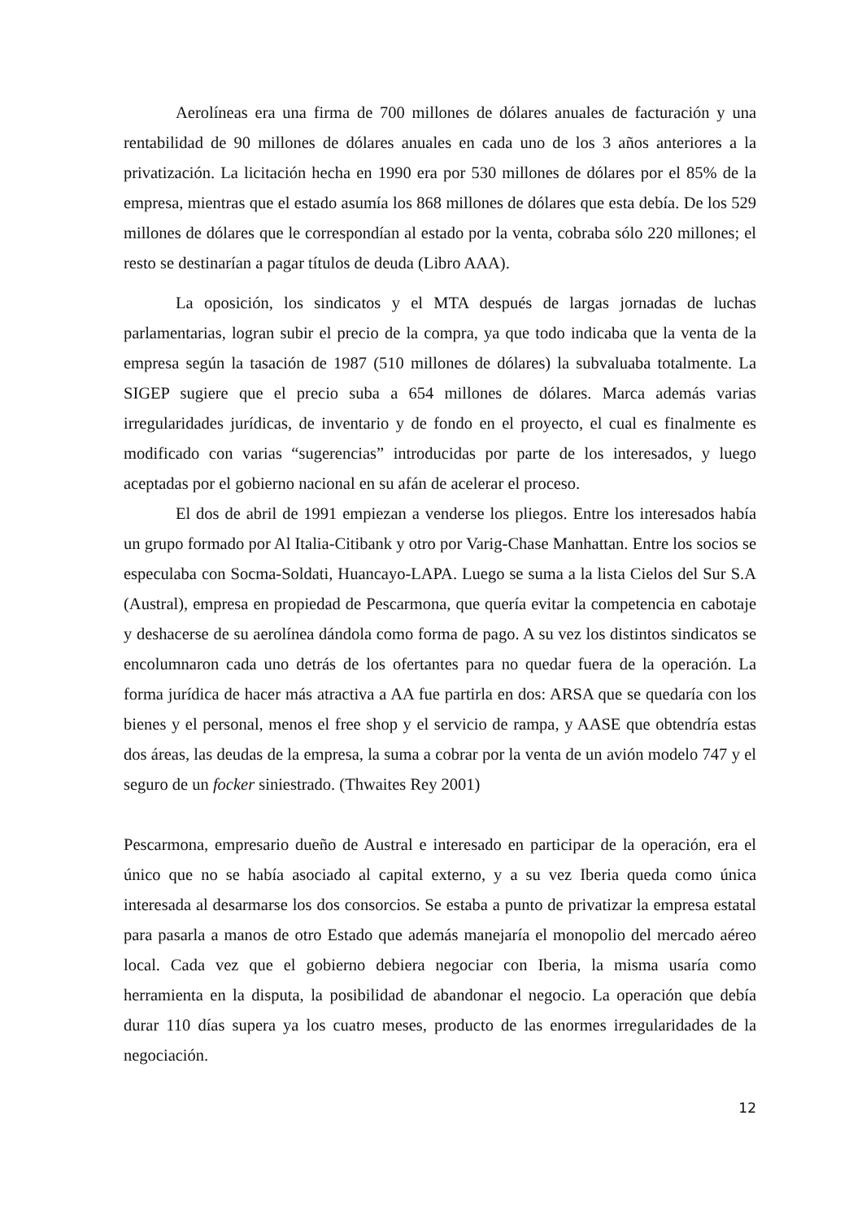Aerolíneas era una firma de 700 millones de dólares anuales de facturación y una rentabilidad de 90 millones de dólares anuales en cada uno de los 3 años anteriores a la privatización. La licitación hecha en 1990 era por 530 millones de dólares por el 85% de la empresa, mientras que el estado asumía los 868 millones de dólares que esta debía. De los 529 millones de dólares que le correspondían al estado por la venta, cobraba sólo 220 millones; el resto se destinarían a pagar títulos de deuda (Libro AAA).
La oposición, los sindicatos y el MTA después de largas jornadas de luchas parlamentarias, logran subir el precio de la compra, ya que todo indicaba que la venta de la empresa según la tasación de 1987 (510 millones de dólares) la subvaluaba totalmente. La SIGEP sugiere que el precio suba a 654 millones de dólares. Marca además varias irregularidades jurídicas, de inventario y de fondo en el proyecto, el cual es finalmente es modificado con varias “sugerencias” introducidas por parte de los interesados, y luego aceptadas por el gobierno nacional en su afán de acelerar el proceso.
El dos de abril de 1991 empiezan a venderse los pliegos. Entre los interesados había un grupo formado por Al Italia-Citibank y otro por Varig-Chase Manhattan. Entre los socios se especulaba con Socma-Soldati, Huancayo-LAPA. Luego se suma a la lista Cielos del Sur S.A (Austral), empresa en propiedad de Pescarmona, que quería evitar la competencia en cabotaje y deshacerse de su aerolínea dándola como forma de pago. A su vez los distintos sindicatos se encolumnaron cada uno detrás de los ofertantes para no quedar fuera de la operación. La forma jurídica de hacer más atractiva a AA fue partirla en dos: ARSA que se quedaría con los bienes y el personal, menos el free shop y el servicio de rampa, y AASE que obtendría estas dos áreas, las deudas de la empresa, la suma a cobrar por la venta de un avión modelo 747 y el seguro de un focker siniestrado. (Thwaites Rey 2001)
Pescarmona, empresario dueño de Austral e interesado en participar de la operación, era el único que no se había asociado al capital externo, y a su vez Iberia queda como única interesada al desarmarse los dos consorcios. Se estaba a punto de privatizar la empresa estatal para pasarla a manos de otro Estado que además manejaría el monopolio del mercado aéreo local. Cada vez que el gobierno debiera negociar con Iberia, la misma usaría como herramienta en la disputa, la posibilidad de abandonar el negocio. La operación que debía durar 110 días supera ya los cuatro meses, producto de las enormes irregularidades de la negociación.
12